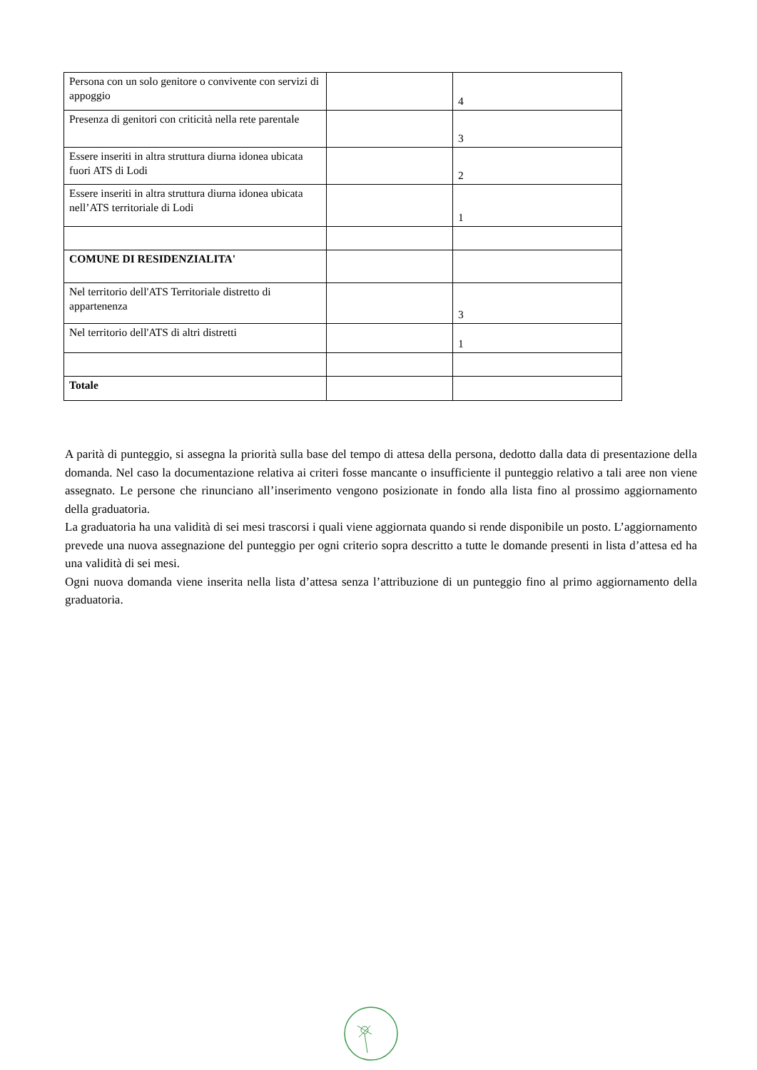| Persona con un solo genitore o convivente con servizi di appoggio | | 4 |
| Presenza di genitori con criticità nella rete parentale | | 3 |
| Essere inseriti in altra struttura diurna idonea ubicata fuori ATS di Lodi | | 2 |
| Essere inseriti in altra struttura diurna idonea ubicata nell’ATS territoriale di Lodi | | 1 |
| COMUNE DI RESIDENZIALITA' | | |
| Nel territorio dell'ATS Territoriale distretto di appartenenza | | 3 |
| Nel territorio dell'ATS di altri distretti | | 1 |
| Totale | | |
A parità di punteggio, si assegna la priorità sulla base del tempo di attesa della persona, dedotto dalla data di presentazione della domanda. Nel caso la documentazione relativa ai criteri fosse mancante o insufficiente il punteggio relativo a tali aree non viene assegnato. Le persone che rinunciano all’inserimento vengono posizionate in fondo alla lista fino al prossimo aggiornamento della graduatoria.
La graduatoria ha una validità di sei mesi trascorsi i quali viene aggiornata quando si rende disponibile un posto. L’aggiornamento prevede una nuova assegnazione del punteggio per ogni criterio sopra descritto a tutte le domande presenti in lista d’attesa ed ha una validità di sei mesi.
Ogni nuova domanda viene inserita nella lista d’attesa senza l’attribuzione di un punteggio fino al primo aggiornamento della graduatoria.